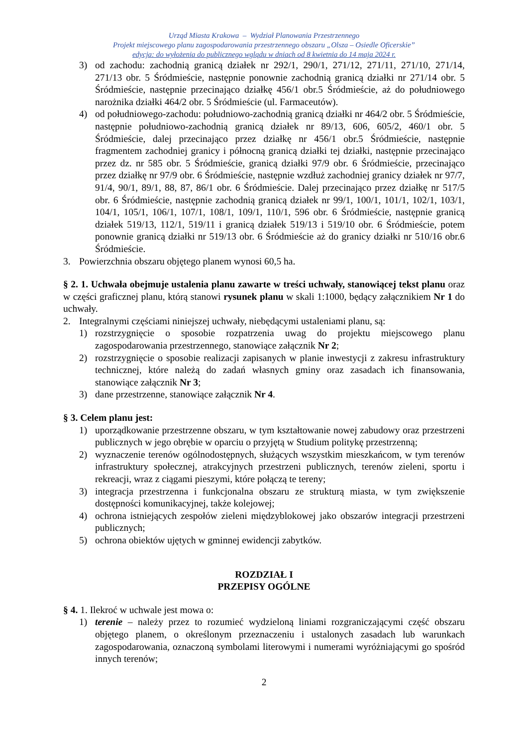Urząd Miasta Krakowa – Wydział Planowania Przestrzennego
Projekt miejscowego planu zagospodarowania przestrzennego obszaru „Olsza – Osiedle Oficerskie”
edycja: do wyłożenia do publicznego wglądu w dniach od 8 kwietnia do 14 maja 2024 r.
3) od zachodu: zachodnią granicą działek nr 292/1, 290/1, 271/12, 271/11, 271/10, 271/14, 271/13 obr. 5 Śródmieście, następnie ponownie zachodnią granicą działki nr 271/14 obr. 5 Śródmieście, następnie przecinająco działkę 456/1 obr.5 Śródmieście, aż do południowego narożnika działki 464/2 obr. 5 Śródmieście (ul. Farmaceutów).
4) od południowego-zachodu: południowo-zachodnią granicą działki nr 464/2 obr. 5 Śródmieście, następnie południowo-zachodnią granicą działek nr 89/13, 606, 605/2, 460/1 obr. 5 Śródmieście, dalej przecinająco przez działkę nr 456/1 obr.5 Śródmieście, następnie fragmentem zachodniej granicy i północną granicą działki tej działki, następnie przecinająco przez dz. nr 585 obr. 5 Śródmieście, granicą działki 97/9 obr. 6 Śródmieście, przecinająco przez działkę nr 97/9 obr. 6 Śródmieście, następnie wzdłuż zachodniej granicy działek nr 97/7, 91/4, 90/1, 89/1, 88, 87, 86/1 obr. 6 Śródmieście. Dalej przecinająco przez działkę nr 517/5 obr. 6 Śródmieście, następnie zachodnią granicą działek nr 99/1, 100/1, 101/1, 102/1, 103/1, 104/1, 105/1, 106/1, 107/1, 108/1, 109/1, 110/1, 596 obr. 6 Śródmieście, następnie granicą działek 519/13, 112/1, 519/11 i granicą działek 519/13 i 519/10 obr. 6 Śródmieście, potem ponownie granicą działki nr 519/13 obr. 6 Śródmieście aż do granicy działki nr 510/16 obr.6 Śródmieście.
3. Powierzchnia obszaru objętego planem wynosi 60,5 ha.
§ 2. 1. Uchwała obejmuje ustalenia planu zawarte w treści uchwały, stanowiącej tekst planu oraz w części graficznej planu, którą stanowi rysunek planu w skali 1:1000, będący załącznikiem Nr 1 do uchwały.
2. Integralnymi częściami niniejszej uchwały, niebędącymi ustaleniami planu, są:
1) rozstrzygnięcie o sposobie rozpatrzenia uwag do projektu miejscowego planu zagospodarowania przestrzennego, stanowiące załącznik Nr 2;
2) rozstrzygnięcie o sposobie realizacji zapisanych w planie inwestycji z zakresu infrastruktury technicznej, które należą do zadań własnych gminy oraz zasadach ich finansowania, stanowiące załącznik Nr 3;
3) dane przestrzenne, stanowiące załącznik Nr 4.
§ 3. Celem planu jest:
1) uporządkowanie przestrzenne obszaru, w tym kształtowanie nowej zabudowy oraz przestrzeni publicznych w jego obrębie w oparciu o przyjętą w Studium politykę przestrzenną;
2) wyznaczenie terenów ogólnodostępnych, służących wszystkim mieszkańcom, w tym terenów infrastruktury społecznej, atrakcyjnych przestrzeni publicznych, terenów zieleni, sportu i rekreacji, wraz z ciągami pieszymi, które połączą te tereny;
3) integracja przestrzenna i funkcjonalna obszaru ze strukturą miasta, w tym zwiększenie dostępności komunikacyjnej, także kolejowej;
4) ochrona istniejących zespołów zieleni międzyblokowej jako obszarów integracji przestrzeni publicznych;
5) ochrona obiektów ujętych w gminnej ewidencji zabytków.
ROZDZIAŁ I
PRZEPISY OGÓLNE
§ 4. 1. Ilekroć w uchwale jest mowa o:
1) terenie – należy przez to rozumieć wydzieloną liniami rozgraniczającymi część obszaru objętego planem, o określonym przeznaczeniu i ustalonych zasadach lub warunkach zagospodarowania, oznaczoną symbolami literowymi i numerami wyróżniającymi go spośród innych terenów;
2